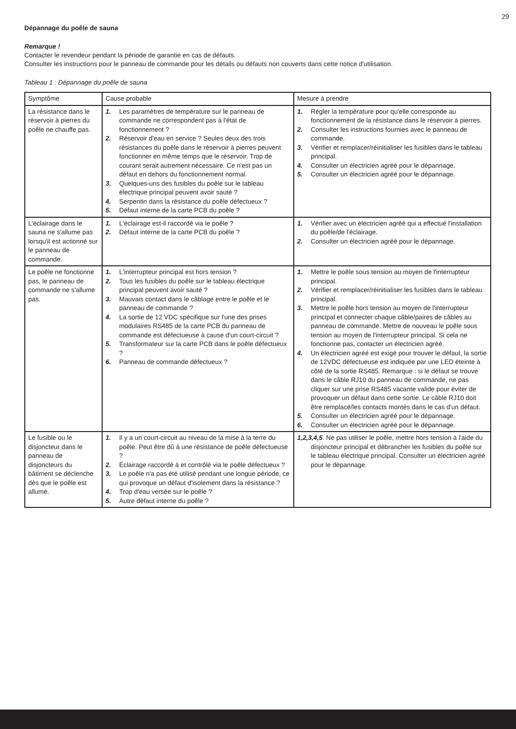29
Dépannage du poêle de sauna
Remarque !
Contacter le revendeur pendant la période de garantie en cas de défauts.
Consulter les instructions pour le panneau de commande pour les détails ou défauts non couverts dans cette notice d'utilisation.
Tableau 1 : Dépannage du poêle de sauna
| Symptôme | Cause probable | Mesure à prendre |
| La résistance dans le réservoir à pierres du poêle ne chauffe pas. | 1. Les paramètres de température sur le panneau de commande ne correspondent pas à l'état de fonctionnement ? 2. Réservoir d'eau en service ? Seules deux des trois résistances du poêle dans le réservoir à pierres peuvent fonctionner en même temps que le réservoir. Trop de courant serait autrement nécessaire. Ce n'est pas un défaut en dehors du fonctionnement normal. 3. Quelques-uns des fusibles du poêle sur le tableau électrique principal peuvent avoir sauté ? 4. Serpentin dans la résistance du poêle défectueux ? 5. Défaut interne de la carte PCB du poêle ? | 1. Régler la température pour qu'elle corresponde au fonctionnement de la résistance dans le réservoir à pierres. 2. Consulter les instructions fournies avec le panneau de commande. 3. Vérifier et remplacer/réinitialiser les fusibles dans le tableau principal. 4. Consulter un électricien agréé pour le dépannage. 5. Consulter un électricien agréé pour le dépannage. |
| L’éclairage dans le sauna ne s'allume pas lorsqu'il est actionné sur le panneau de commande. | 1. L'éclairage est-il raccordé via le poêle ? 2. Défaut interne de la carte PCB du poêle ? | 1. Vérifier avec un électricien agréé qui a effectué l'installation du poêle/de l'éclairage. 2. Consulter un électricien agréé pour le dépannage. |
| Le poêle ne fonctionne pas, le panneau de commande ne s'allume pas. | 1. L'interrupteur principal est hors tension ? 2. Tous les fusibles du poêle sur le tableau électrique principal peuvent avoir sauté ? 3. Mauvais contact dans le câblage entre le poêle et le panneau de commande ? 4. La sortie de 12 VDC spécifique sur l'une des prises modulaires RS485 de la carte PCB du panneau de commande est défectueuse à cause d'un court-circuit ? 5. Transformateur sur la carte PCB dans le poêle défectueux ? 6. Panneau de commande défectueux ? | 1. Mettre le poêle sous tension au moyen de l'interrupteur principal. 2. Vérifier et remplacer/réinitialiser les fusibles dans le tableau principal. 3. Mettre le poêle hors tension au moyen de l'interrupteur principal et connecter chaque câble/paires de câbles au panneau de commande. Mettre de nouveau le poêle sous tension au moyen de l'interrupteur principal. Si cela ne fonctionne pas, contacter un électricien agréé. 4. Un électricien agréé est exigé pour trouver le défaut, la sortie de 12VDC défectueuse est indiquée par une LED éteinte à côté de la sortie RS485. Remarque : si le défaut se trouve dans le câble RJ10 du panneau de commande, ne pas cliquer sur une prise RS485 vacante valide pour éviter de provoquer un défaut dans cette sortie. Le câble RJ10 doit être remplacé/les contacts montés dans le cas d'un défaut. 5. Consulter un électricien agréé pour le dépannage. 6. Consulter un électricien agréé pour le dépannage. |
| Le fusible ou le disjoncteur dans le panneau de disjoncteurs du bâtiment se déclenche dès que le poêle est allumé. | 1. Il y a un court-circuit au niveau de la mise à la terre du poêle. Peut être dû à une résistance de poêle défectueuse ? 2. Éclairage raccordé à et contrôlé via le poêle défectueux ? 3. Le poêle n'a pas été utilisé pendant une longue période, ce qui provoque un défaut d'isolement dans la résistance ? 4. Trop d'eau versée sur le poêle ? 5. Autre défaut interne du poêle ? | 1,2,3,4,5 . Ne pas utiliser le poêle, mettre hors tension à l'aide du disjoncteur principal et débrancher les fusibles du poêle sur le tableau électrique principal. Consulter un électricien agréé pour le dépannage. |